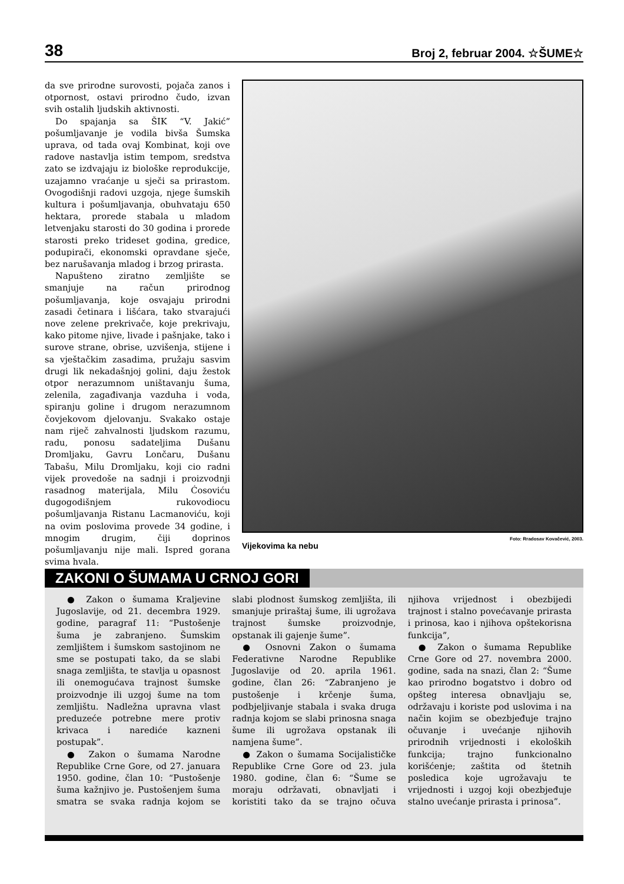38 Broj 2, februar 2004. ☆ŠUME☆
da sve prirodne surovosti, pojača zanos i otpornost, ostavi prirodno čudo, izvan svih ostalih ljudskih aktivnosti.
Do spajanja sa ŠIK “V. Jakić” pošumljavanje je vodila bivša Šumska uprava, od tada ovaj Kombinat, koji ove radove nastavlja istim tempom, sredstva zato se izdvajaju iz biološke reprodukcije, uzajamno vraćanje u sječi sa prirastom. Ovogodišnji radovi uzgoja, njege šumskih kultura i pošumljavanja, obuhvataju 650 hektara, prorede stabala u mladom letvenjaku starosti do 30 godina i prorede starosti preko trideset godina, gredice, podupirači, ekonomski opravdane sječe, bez narušavanja mladog i brzog prirasta.
Napušteno ziratno zemljište se smanjuje na račun prirodnog pošumljavanja, koje osvajaju prirodni zasadi četinara i lišćara, tako stvarajući nove zelene prekrivače, koje prekrivaju, kako pitome njive, livade i pašnjake, tako i surove strane, obrise, uzvišenja, stijene i sa vještačkim zasadima, pružaju sasvim drugi lik nekadašnjoj golini, daju žestok otpor nerazumnom uništavanju šuma, zelenila, zagađivanja vazduha i voda, spiranju goline i drugom nerazumnom čovjekovom djelovanju. Svakako ostaje nam riječ zahvalnosti ljudskom razumu, radu, ponosu sadateljima Dušanu Dromljaku, Gavru Lončaru, Dušanu Tabašu, Milu Dromljaku, koji cio radni vijek provedoše na sadnji i proizvodnji rasadnog materijala, Milu Ćosoviću dugogodišnjem rukovodiocu pošumljavanja Ristanu Lacmanoviću, koji na ovim poslovima provede 34 godine, i mnogim drugim, čiji doprinos pošumljavanju nije mali. Ispred gorana svima hvala.
Vijekovima ka nebu Foto: Rradosav Kovačević, 2003.
ZAKONI O ŠUMAMA U CRNOJ GORI
● Zakon o šumama Kraljevine Jugoslavije, od 21. decembra 1929. godine, paragraf 11: “Pustošenje šuma je zabranjeno. Šumskim zemljištem i šumskom sastojinom ne sme se postupati tako, da se slabi snaga zemljišta, te stavlja u opasnost ili onemogućava trajnost šumske proizvodnje ili uzgoj šume na tom zemljištu. Nadležna upravna vlast preduzeće potrebne mere protiv krivaca i narediće kazneni postupak”.
● Zakon o šumama Narodne Republike Crne Gore, od 27. januara 1950. godine, član 10: “Pustošenje šuma kažnjivo je. Pustošenjem šuma smatra se svaka radnja kojom se slabi plodnost šumskog zemljišta, ili smanjuje priraštaj šume, ili ugrožava trajnost šumske proizvodnje, opstanak ili gajenje šume”.
● Osnovni Zakon o šumama Federativne Narodne Republike Jugoslavije od 20. aprila 1961. godine, član 26: “Zabranjeno je pustošenje i krčenje šuma, podbjeljivanje stabala i svaka druga radnja kojom se slabi prinosna snaga šume ili ugrožava opstanak ili namjena šume”.
● Zakon o šumama Socijalističke Republike Crne Gore od 23. jula 1980. godine, član 6: “Šume se moraju održavati, obnavljati i koristiti tako da se trajno očuva njihova vrijednost i obezbijedi trajnost i stalno povećavanje prirasta i prinosa, kao i njihova opštekorisna funkcija”,
● Zakon o šumama Republike Crne Gore od 27. novembra 2000. godine, sada na snazi, član 2: “Šume kao prirodno bogatstvo i dobro od opšteg interesa obnavljaju se, održavaju i koriste pod uslovima i na način kojim se obezbjeđuje trajno očuvanje i uvećanje njihovih prirodnih vrijednosti i ekoloških funkcija; trajno funkcionalno korišćenje; zaštita od štetnih posledica koje ugrožavaju te vrijednosti i uzgoj koji obezbjeđuje stalno uvećanje prirasta i prinosa”.